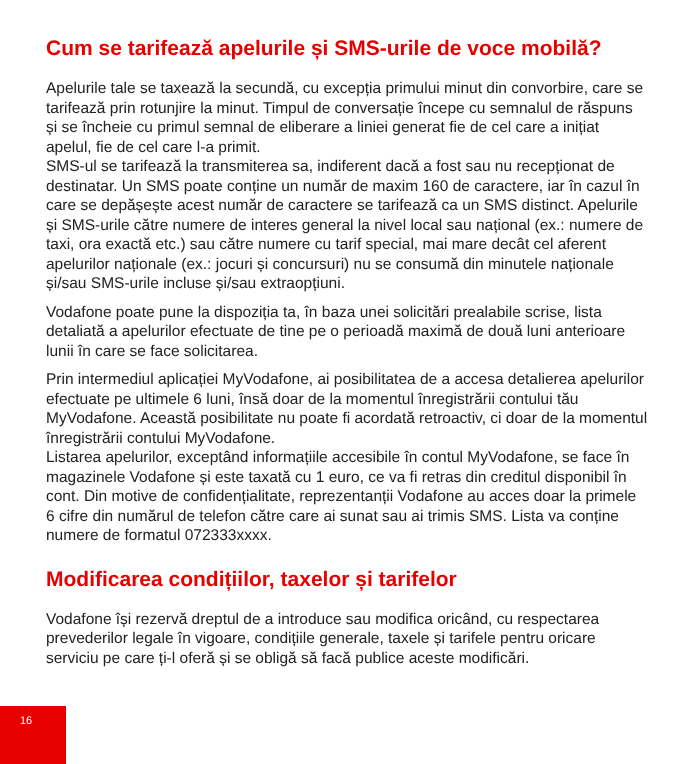Cum se tarifează apelurile și SMS-urile de voce mobilă?
Apelurile tale se taxează la secundă, cu excepția primului minut din convorbire, care se tarifează prin rotunjire la minut. Timpul de conversație începe cu semnalul de răspuns și se încheie cu primul semnal de eliberare a liniei generat fie de cel care a inițiat apelul, fie de cel care l-a primit.
SMS-ul se tarifează la transmiterea sa, indiferent dacă a fost sau nu recepționat de destinatar. Un SMS poate conține un număr de maxim 160 de caractere, iar în cazul în care se depășește acest număr de caractere se tarifează ca un SMS distinct. Apelurile și SMS-urile către numere de interes general la nivel local sau național (ex.: numere de taxi, ora exactă etc.) sau către numere cu tarif special, mai mare decât cel aferent apelurilor naționale (ex.: jocuri și concursuri) nu se consumă din minutele naționale și/sau SMS-urile incluse și/sau extraopțiuni.
Vodafone poate pune la dispoziția ta, în baza unei solicitări prealabile scrise, lista detaliată a apelurilor efectuate de tine pe o perioadă maximă de două luni anterioare lunii în care se face solicitarea.
Prin intermediul aplicației MyVodafone, ai posibilitatea de a accesa detalierea apelurilor efectuate pe ultimele 6 luni, însă doar de la momentul înregistrării contului tău MyVodafone. Această posibilitate nu poate fi acordată retroactiv, ci doar de la momentul înregistrării contului MyVodafone.
Listarea apelurilor, exceptând informațiile accesibile în contul MyVodafone, se face în magazinele Vodafone și este taxată cu 1 euro, ce va fi retras din creditul disponibil în cont. Din motive de confidențialitate, reprezentanții Vodafone au acces doar la primele 6 cifre din numărul de telefon către care ai sunat sau ai trimis SMS. Lista va conține numere de formatul 072333xxxx.
Modificarea condițiilor, taxelor și tarifelor
Vodafone își rezervă dreptul de a introduce sau modifica oricând, cu respectarea prevederilor legale în vigoare, condițiile generale, taxele și tarifele pentru oricare serviciu pe care ți-l oferă și se obligă să facă publice aceste modificări.
16